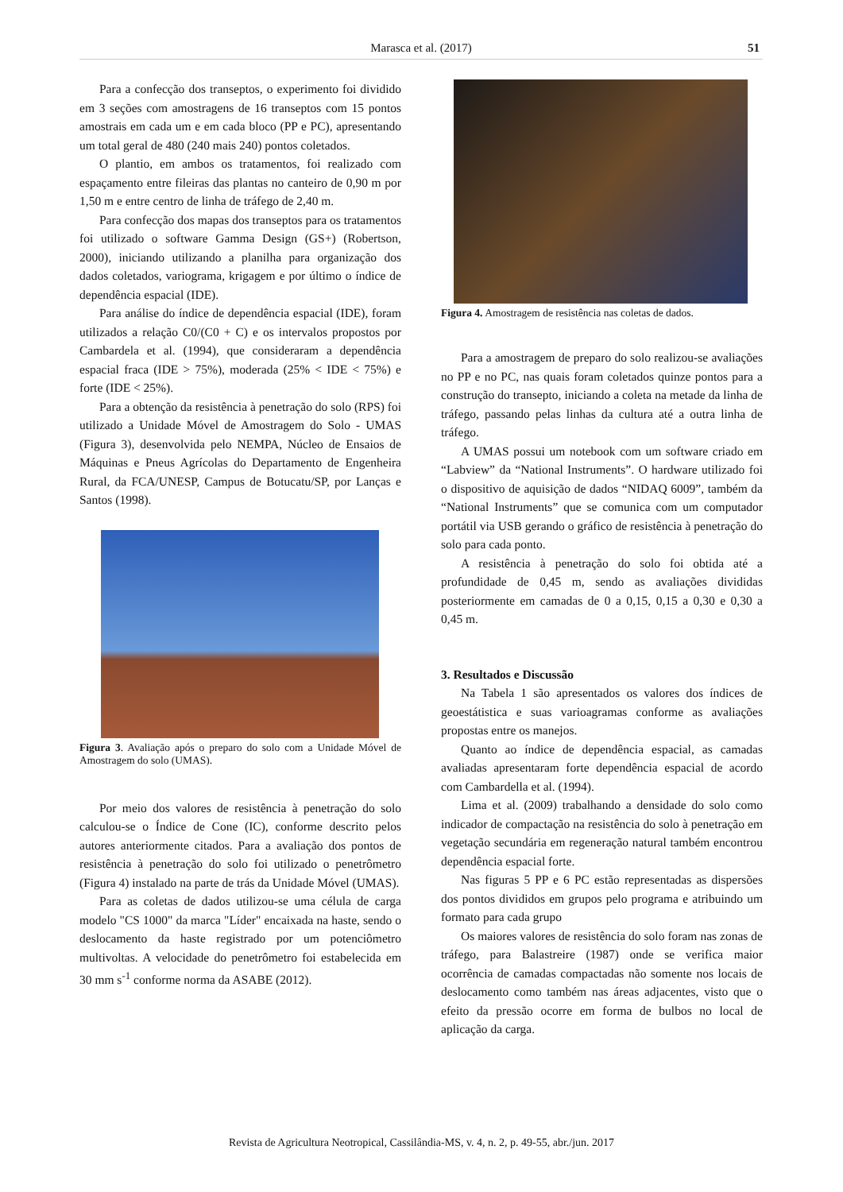Marasca et al. (2017) 51
Para a confecção dos transeptos, o experimento foi dividido em 3 seções com amostragens de 16 transeptos com 15 pontos amostrais em cada um e em cada bloco (PP e PC), apresentando um total geral de 480 (240 mais 240) pontos coletados.
O plantio, em ambos os tratamentos, foi realizado com espaçamento entre fileiras das plantas no canteiro de 0,90 m por 1,50 m e entre centro de linha de tráfego de 2,40 m.
Para confecção dos mapas dos transeptos para os tratamentos foi utilizado o software Gamma Design (GS+) (Robertson, 2000), iniciando utilizando a planilha para organização dos dados coletados, variograma, krigagem e por último o índice de dependência espacial (IDE).
Para análise do índice de dependência espacial (IDE), foram utilizados a relação C0/(C0 + C) e os intervalos propostos por Cambardela et al. (1994), que consideraram a dependência espacial fraca (IDE > 75%), moderada (25% < IDE < 75%) e forte (IDE < 25%).
Para a obtenção da resistência à penetração do solo (RPS) foi utilizado a Unidade Móvel de Amostragem do Solo - UMAS (Figura 3), desenvolvida pelo NEMPA, Núcleo de Ensaios de Máquinas e Pneus Agrícolas do Departamento de Engenheira Rural, da FCA/UNESP, Campus de Botucatu/SP, por Lanças e Santos (1998).
Figura 3. Avaliação após o preparo do solo com a Unidade Móvel de Amostragem do solo (UMAS).
Por meio dos valores de resistência à penetração do solo calculou-se o Índice de Cone (IC), conforme descrito pelos autores anteriormente citados. Para a avaliação dos pontos de resistência à penetração do solo foi utilizado o penetrômetro (Figura 4) instalado na parte de trás da Unidade Móvel (UMAS).
Para as coletas de dados utilizou-se uma célula de carga modelo "CS 1000" da marca "Líder" encaixada na haste, sendo o deslocamento da haste registrado por um potenciômetro multivoltas. A velocidade do penetrômetro foi estabelecida em 30 mm s<sup>-1</sup> conforme norma da ASABE (2012).
Figura 4. Amostragem de resistência nas coletas de dados.
Para a amostragem de preparo do solo realizou-se avaliações no PP e no PC, nas quais foram coletados quinze pontos para a construção do transepto, iniciando a coleta na metade da linha de tráfego, passando pelas linhas da cultura até a outra linha de tráfego.
A UMAS possui um notebook com um software criado em “Labview” da “National Instruments”. O hardware utilizado foi o dispositivo de aquisição de dados “NIDAQ 6009”, também da “National Instruments” que se comunica com um computador portátil via USB gerando o gráfico de resistência à penetração do solo para cada ponto.
A resistência à penetração do solo foi obtida até a profundidade de 0,45 m, sendo as avaliações divididas posteriormente em camadas de 0 a 0,15, 0,15 a 0,30 e 0,30 a 0,45 m.
3. Resultados e Discussão
Na Tabela 1 são apresentados os valores dos índices de geoestátistica e suas varioagramas conforme as avaliações propostas entre os manejos.
Quanto ao índice de dependência espacial, as camadas avaliadas apresentaram forte dependência espacial de acordo com Cambardella et al. (1994).
Lima et al. (2009) trabalhando a densidade do solo como indicador de compactação na resistência do solo à penetração em vegetação secundária em regeneração natural também encontrou dependência espacial forte.
Nas figuras 5 PP e 6 PC estão representadas as dispersões dos pontos divididos em grupos pelo programa e atribuindo um formato para cada grupo
Os maiores valores de resistência do solo foram nas zonas de tráfego, para Balastreire (1987) onde se verifica maior ocorrência de camadas compactadas não somente nos locais de deslocamento como também nas áreas adjacentes, visto que o efeito da pressão ocorre em forma de bulbos no local de aplicação da carga.
Revista de Agricultura Neotropical, Cassilândia-MS, v. 4, n. 2, p. 49-55, abr./jun. 2017